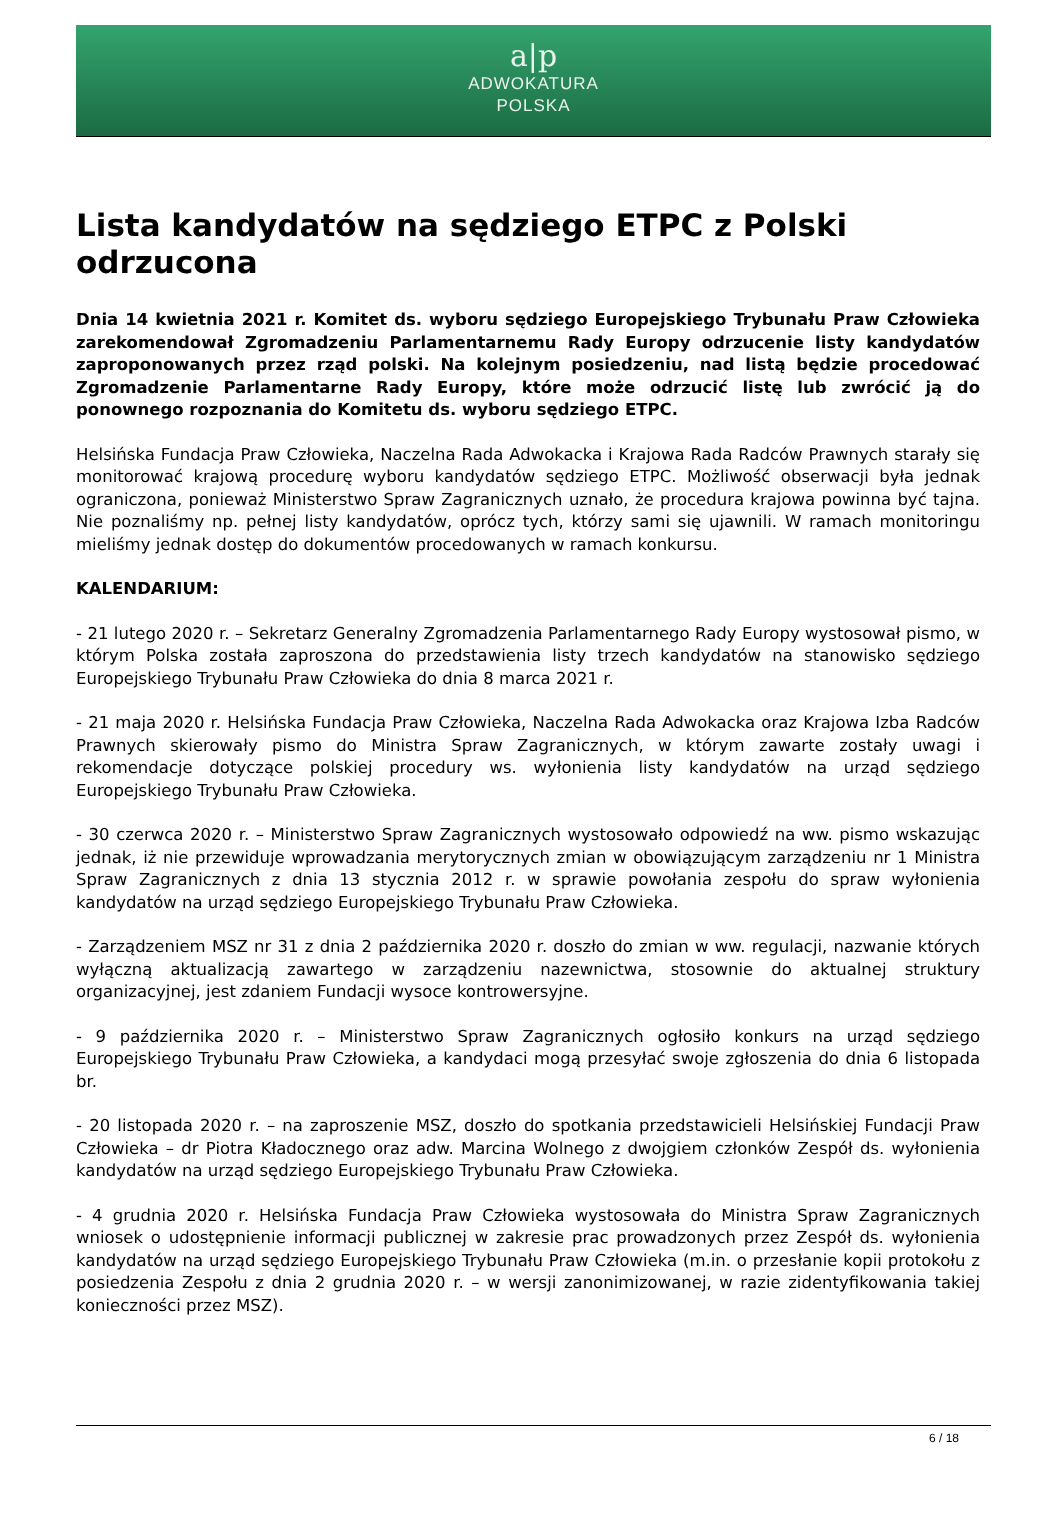a|p
ADWOKATURA
POLSKA
Lista kandydatów na sędziego ETPC z Polski odrzucona
Dnia 14 kwietnia 2021 r. Komitet ds. wyboru sędziego Europejskiego Trybunału Praw Człowieka zarekomendował Zgromadzeniu Parlamentarnemu Rady Europy odrzucenie listy kandydatów zaproponowanych przez rząd polski. Na kolejnym posiedzeniu, nad listą będzie procedować Zgromadzenie Parlamentarne Rady Europy, które może odrzucić listę lub zwrócić ją do ponownego rozpoznania do Komitetu ds. wyboru sędziego ETPC.
Helsińska Fundacja Praw Człowieka, Naczelna Rada Adwokacka i Krajowa Rada Radców Prawnych starały się monitorować krajową procedurę wyboru kandydatów sędziego ETPC. Możliwość obserwacji była jednak ograniczona, ponieważ Ministerstwo Spraw Zagranicznych uznało, że procedura krajowa powinna być tajna. Nie poznaliśmy np. pełnej listy kandydatów, oprócz tych, którzy sami się ujawnili. W ramach monitoringu mieliśmy jednak dostęp do dokumentów procedowanych w ramach konkursu.
KALENDARIUM:
- 21 lutego 2020 r. – Sekretarz Generalny Zgromadzenia Parlamentarnego Rady Europy wystosował pismo, w którym Polska została zaproszona do przedstawienia listy trzech kandydatów na stanowisko sędziego Europejskiego Trybunału Praw Człowieka do dnia 8 marca 2021 r.
- 21 maja 2020 r. Helsińska Fundacja Praw Człowieka, Naczelna Rada Adwokacka oraz Krajowa Izba Radców Prawnych skierowały pismo do Ministra Spraw Zagranicznych, w którym zawarte zostały uwagi i rekomendacje dotyczące polskiej procedury ws. wyłonienia listy kandydatów na urząd sędziego Europejskiego Trybunału Praw Człowieka.
- 30 czerwca 2020 r. – Ministerstwo Spraw Zagranicznych wystosowało odpowiedź na ww. pismo wskazując jednak, iż nie przewiduje wprowadzania merytorycznych zmian w obowiązującym zarządzeniu nr 1 Ministra Spraw Zagranicznych z dnia 13 stycznia 2012 r. w sprawie powołania zespołu do spraw wyłonienia kandydatów na urząd sędziego Europejskiego Trybunału Praw Człowieka.
- Zarządzeniem MSZ nr 31 z dnia 2 października 2020 r. doszło do zmian w ww. regulacji, nazwanie których wyłączną aktualizacją zawartego w zarządzeniu nazewnictwa, stosownie do aktualnej struktury organizacyjnej, jest zdaniem Fundacji wysoce kontrowersyjne.
- 9 października 2020 r. – Ministerstwo Spraw Zagranicznych ogłosiło konkurs na urząd sędziego Europejskiego Trybunału Praw Człowieka, a kandydaci mogą przesyłać swoje zgłoszenia do dnia 6 listopada br.
- 20 listopada 2020 r. – na zaproszenie MSZ, doszło do spotkania przedstawicieli Helsińskiej Fundacji Praw Człowieka – dr Piotra Kładocznego oraz adw. Marcina Wolnego z dwojgiem członków Zespół ds. wyłonienia kandydatów na urząd sędziego Europejskiego Trybunału Praw Człowieka.
- 4 grudnia 2020 r. Helsińska Fundacja Praw Człowieka wystosowała do Ministra Spraw Zagranicznych wniosek o udostępnienie informacji publicznej w zakresie prac prowadzonych przez Zespół ds. wyłonienia kandydatów na urząd sędziego Europejskiego Trybunału Praw Człowieka (m.in. o przesłanie kopii protokołu z posiedzenia Zespołu z dnia 2 grudnia 2020 r. – w wersji zanonimizowanej, w razie zidentyfikowania takiej konieczności przez MSZ).
6 / 18